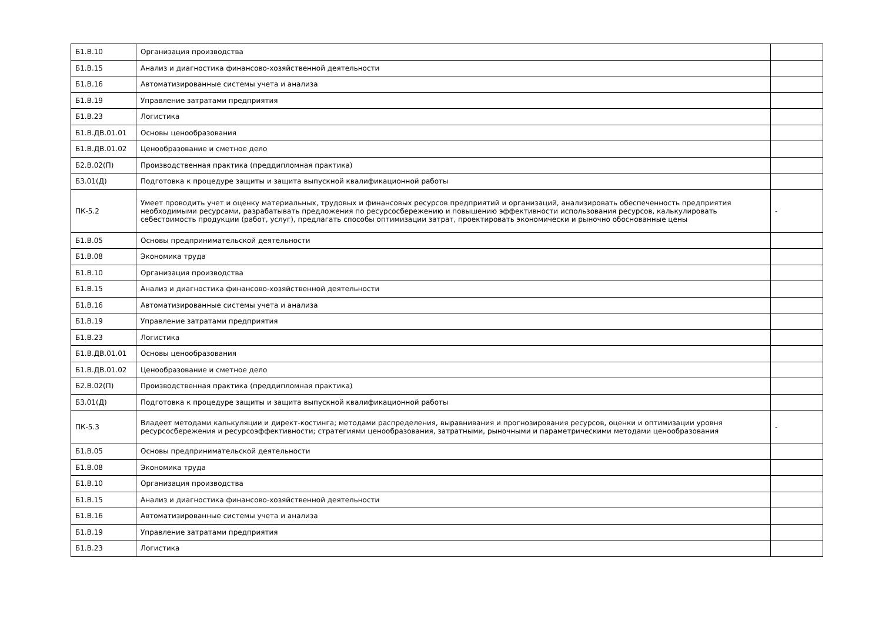| Б1.В.10 | Организация производства | |
| Б1.В.15 | Анализ и диагностика финансово-хозяйственной деятельности | |
| Б1.В.16 | Автоматизированные системы учета и анализа | |
| Б1.В.19 | Управление затратами предприятия | |
| Б1.В.23 | Логистика | |
| Б1.В.ДВ.01.01 | Основы ценообразования | |
| Б1.В.ДВ.01.02 | Ценообразование и сметное дело | |
| Б2.В.02(П) | Производственная практика (преддипломная практика) | |
| Б3.01(Д) | Подготовка к процедуре защиты и защита выпускной квалификационной работы | |
| ПК-5.2 | Умеет проводить учет и оценку материальных, трудовых и финансовых ресурсов предприятий и организаций, анализировать обеспеченность предприятия необходимыми ресурсами, разрабатывать предложения по ресурсосбережению и повышению эффективности использования ресурсов, калькулировать себестоимость продукции (работ, услуг), предлагать способы оптимизации затрат, проектировать экономически и рыночно обоснованные цены | - |
| Б1.В.05 | Основы предпринимательской деятельности | |
| Б1.В.08 | Экономика труда | |
| Б1.В.10 | Организация производства | |
| Б1.В.15 | Анализ и диагностика финансово-хозяйственной деятельности | |
| Б1.В.16 | Автоматизированные системы учета и анализа | |
| Б1.В.19 | Управление затратами предприятия | |
| Б1.В.23 | Логистика | |
| Б1.В.ДВ.01.01 | Основы ценообразования | |
| Б1.В.ДВ.01.02 | Ценообразование и сметное дело | |
| Б2.В.02(П) | Производственная практика (преддипломная практика) | |
| Б3.01(Д) | Подготовка к процедуре защиты и защита выпускной квалификационной работы | |
| ПК-5.3 | Владеет методами калькуляции и директ-костинга; методами распределения, выравнивания и прогнозирования ресурсов, оценки и оптимизации уровня ресурсосбережения и ресурсоэффективности; стратегиями ценообразования, затратными, рыночными и параметрическими методами ценообразования | - |
| Б1.В.05 | Основы предпринимательской деятельности | |
| Б1.В.08 | Экономика труда | |
| Б1.В.10 | Организация производства | |
| Б1.В.15 | Анализ и диагностика финансово-хозяйственной деятельности | |
| Б1.В.16 | Автоматизированные системы учета и анализа | |
| Б1.В.19 | Управление затратами предприятия | |
| Б1.В.23 | Логистика | |